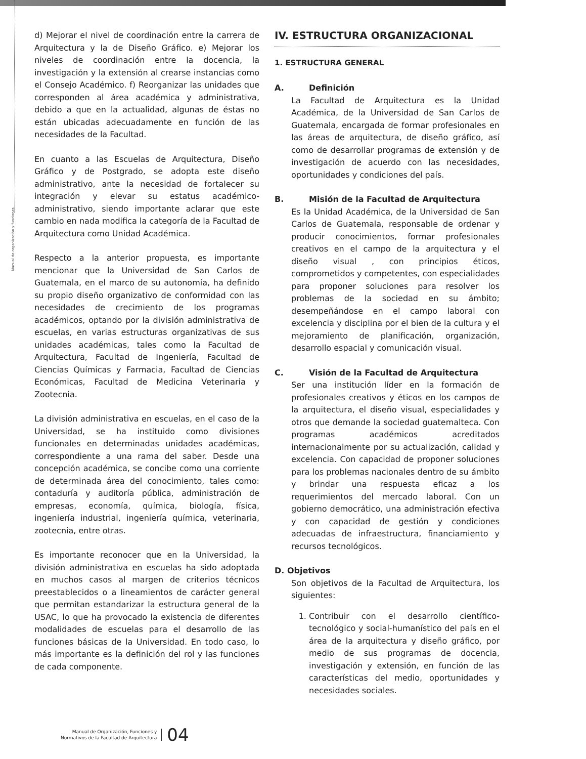Manual de organización y funciones
d) Mejorar el nivel de coordinación entre la carrera de Arquitectura y la de Diseño Gráfico. e) Mejorar los niveles de coordinación entre la docencia, la investigación y la extensión al crearse instancias como el Consejo Académico. f) Reorganizar las unidades que corresponden al área académica y administrativa, debido a que en la actualidad, algunas de éstas no están ubicadas adecuadamente en función de las necesidades de la Facultad.
En cuanto a las Escuelas de Arquitectura, Diseño Gráfico y de Postgrado, se adopta este diseño administrativo, ante la necesidad de fortalecer su integración y elevar su estatus académico-administrativo, siendo importante aclarar que este cambio en nada modifica la categoría de la Facultad de Arquitectura como Unidad Académica.
Respecto a la anterior propuesta, es importante mencionar que la Universidad de San Carlos de Guatemala, en el marco de su autonomía, ha definido su propio diseño organizativo de conformidad con las necesidades de crecimiento de los programas académicos, optando por la división administrativa de escuelas, en varias estructuras organizativas de sus unidades académicas, tales como la Facultad de Arquitectura, Facultad de Ingeniería, Facultad de Ciencias Químicas y Farmacia, Facultad de Ciencias Económicas, Facultad de Medicina Veterinaria y Zootecnia.
La división administrativa en escuelas, en el caso de la Universidad, se ha instituido como divisiones funcionales en determinadas unidades académicas, correspondiente a una rama del saber. Desde una concepción académica, se concibe como una corriente de determinada área del conocimiento, tales como: contaduría y auditoría pública, administración de empresas, economía, química, biología, física, ingeniería industrial, ingeniería química, veterinaria, zootecnia, entre otras.
Es importante reconocer que en la Universidad, la división administrativa en escuelas ha sido adoptada en muchos casos al margen de criterios técnicos preestablecidos o a lineamientos de carácter general que permitan estandarizar la estructura general de la USAC, lo que ha provocado la existencia de diferentes modalidades de escuelas para el desarrollo de las funciones básicas de la Universidad. En todo caso, lo más importante es la definición del rol y las funciones de cada componente.
IV. ESTRUCTURA ORGANIZACIONAL
1. ESTRUCTURA GENERAL
A. Definición
La Facultad de Arquitectura es la Unidad Académica, de la Universidad de San Carlos de Guatemala, encargada de formar profesionales en las áreas de arquitectura, de diseño gráfico, así como de desarrollar programas de extensión y de investigación de acuerdo con las necesidades, oportunidades y condiciones del país.
B. Misión de la Facultad de Arquitectura
Es la Unidad Académica, de la Universidad de San Carlos de Guatemala, responsable de ordenar y producir conocimientos, formar profesionales creativos en el campo de la arquitectura y el diseño visual , con principios éticos, comprometidos y competentes, con especialidades para proponer soluciones para resolver los problemas de la sociedad en su ámbito; desempeñándose en el campo laboral con excelencia y disciplina por el bien de la cultura y el mejoramiento de planificación, organización, desarrollo espacial y comunicación visual.
C. Visión de la Facultad de Arquitectura
Ser una institución líder en la formación de profesionales creativos y éticos en los campos de la arquitectura, el diseño visual, especialidades y otros que demande la sociedad guatemalteca. Con programas académicos acreditados internacionalmente por su actualización, calidad y excelencia. Con capacidad de proponer soluciones para los problemas nacionales dentro de su ámbito y brindar una respuesta eficaz a los requerimientos del mercado laboral. Con un gobierno democrático, una administración efectiva y con capacidad de gestión y condiciones adecuadas de infraestructura, financiamiento y recursos tecnológicos.
D. Objetivos
Son objetivos de la Facultad de Arquitectura, los siguientes:
1. Contribuir con el desarrollo científico-tecnológico y social-humanístico del país en el área de la arquitectura y diseño gráfico, por medio de sus programas de docencia, investigación y extensión, en función de las características del medio, oportunidades y necesidades sociales.
Manual de Organización, Funciones y
Normativos de la Facultad de Arquitectura
04